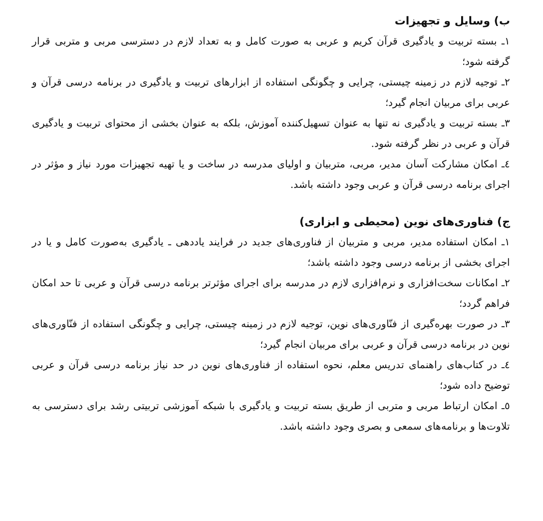ب) وسایل و تجهیزات
١ـ بسته تربیت و یادگیری قرآن کریم و عربی به صورت کامل و به تعداد لازم در دسترسی مربی و متربی قرار گرفته شود؛
٢ـ توجیه لازم در زمینه چیستی، چرایی و چگونگی استفاده از ابزارهای تربیت و یادگیری در برنامه درسی قرآن و عربی برای مربیان انجام گیرد؛
٣ـ بسته تربیت و یادگیری نه تنها به عنوان تسهیل‌کننده آموزش، بلکه به عنوان بخشی از محتوای تربیت و یادگیری قرآن و عربی در نظر گرفته شود.
٤ـ امکان مشارکت آسان مدیر، مربی، متربیان و اولیای مدرسه در ساخت و یا تهیه تجهیزات مورد نیاز و مؤثر در اجرای برنامه درسی قرآن و عربی وجود داشته باشد.
ج) فناوری‌های نوین (محیطی و ابزاری)
١ـ امکان استفاده مدیر، مربی و متربیان از فناوری‌های جدید در فرایند یاددهی ـ یادگیری به‌صورت کامل و یا در اجرای بخشی از برنامه درسی وجود داشته باشد؛
٢ـ امکانات سخت‌افزاری و نرم‌افزاری لازم در مدرسه برای اجرای مؤثرتر برنامه درسی قرآن و عربی تا حد امکان فراهم گردد؛
٣ـ در صورت بهره‌گیری از فنّاوری‌های نوین، توجیه لازم در زمینه چیستی، چرایی و چگونگی استفاده از فنّاوری‌های نوین در برنامه درسی قرآن و عربی برای مربیان انجام گیرد؛
٤ـ در کتاب‌های راهنمای تدریس معلم، نحوه استفاده از فناوری‌های نوین در حد نیاز برنامه درسی قرآن و عربی توضیح داده شود؛
٥ـ امکان ارتباط مربی و متربی از طریق بسته تربیت و یادگیری با شبکه آموزشی تربیتی رشد برای دسترسی به تلاوت‌ها و برنامه‌های سمعی و بصری وجود داشته باشد.